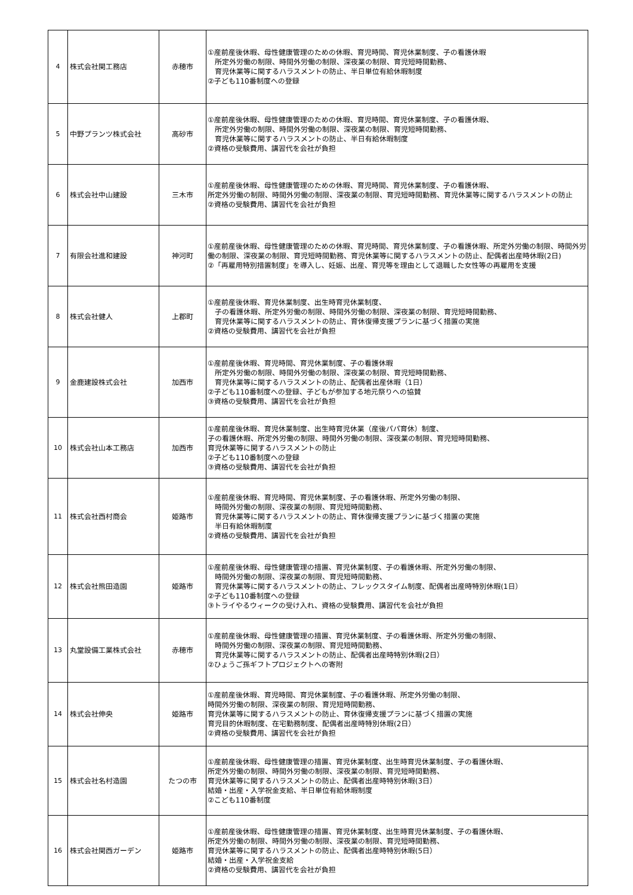| 4 | 株式会社関工務店 | 赤穂市 | ①産前産後休暇、母性健康管理のための休暇、育児時間、育児休業制度、子の看護休暇 所定外労働の制限、時間外労働の制限、深夜業の制限、育児短時間勤務、 育児休業等に関するハラスメントの防止、半日単位有給休暇制度 ②子ども110番制度への登録 |
| 5 | 中野プランツ株式会社 | 高砂市 | ①産前産後休暇、母性健康管理のための休暇、育児時間、育児休業制度、子の看護休暇、 所定外労働の制限、時間外労働の制限、深夜業の制限、育児短時間勤務、 育児休業等に関するハラスメントの防止、半日有給休暇制度 ②資格の受験費用、講習代を会社が負担 |
| 6 | 株式会社中山建設 | 三木市 | ①産前産後休暇、母性健康管理のための休暇、育児時間、育児休業制度、子の看護休暇、 所定外労働の制限、時間外労働の制限、深夜業の制限、育児短時間勤務、育児休業等に関するハラスメントの防止 ②資格の受験費用、講習代を会社が負担 |
| 7 | 有限会社進和建設 | 神河町 | ①産前産後休暇、母性健康管理のための休暇、育児時間、育児休業制度、子の看護休暇、所定外労働の制限、時間外労働の制限、深夜業の制限、育児短時間勤務、育児休業等に関するハラスメントの防止、配偶者出産時休暇(2日) ②「再雇用特別措置制度」を導入し、妊娠、出産、育児等を理由として退職した女性等の再雇用を支援 |
| 8 | 株式会社健人 | 上郡町 | ①産前産後休暇、育児休業制度、出生時育児休業制度、 子の看護休暇、所定外労働の制限、時間外労働の制限、深夜業の制限、育児短時間勤務、 育児休業等に関するハラスメントの防止、育休復帰支援プランに基づく措置の実施 ②資格の受験費用、講習代を会社が負担 |
| 9 | 金鹿建設株式会社 | 加西市 | ①産前産後休暇、育児時間、育児休業制度、子の看護休暇 所定外労働の制限、時間外労働の制限、深夜業の制限、育児短時間勤務、 育児休業等に関するハラスメントの防止、配偶者出産休暇（1日） ②子ども110番制度への登録、子どもが参加する地元祭りへの協賛 ③資格の受験費用、講習代を会社が負担 |
| 10 | 株式会社山本工務店 | 加西市 | ①産前産後休暇、育児休業制度、出生時育児休業（産後パパ育休）制度、 子の看護休暇、所定外労働の制限、時間外労働の制限、深夜業の制限、育児短時間勤務、 育児休業等に関するハラスメントの防止 ②子ども110番制度への登録 ③資格の受験費用、講習代を会社が負担 |
| 11 | 株式会社西村商会 | 姫路市 | ①産前産後休暇、育児時間、育児休業制度、子の看護休暇、所定外労働の制限、 時間外労働の制限、深夜業の制限、育児短時間勤務、 育児休業等に関するハラスメントの防止、育休復帰支援プランに基づく措置の実施 半日有給休暇制度 ②資格の受験費用、講習代を会社が負担 |
| 12 | 株式会社熊田造園 | 姫路市 | ①産前産後休暇、母性健康管理の措置、育児休業制度、子の看護休暇、所定外労働の制限、 時間外労働の制限、深夜業の制限、育児短時間勤務、 育児休業等に関するハラスメントの防止、フレックスタイム制度、配偶者出産時特別休暇(1日） ②子ども110番制度への登録 ③トライやるウィークの受け入れ、資格の受験費用、講習代を会社が負担 |
| 13 | 丸堂設備工業株式会社 | 赤穂市 | ①産前産後休暇、母性健康管理の措置、育児休業制度、子の看護休暇、所定外労働の制限、 時間外労働の制限、深夜業の制限、育児短時間勤務、 育児休業等に関するハラスメントの防止、配偶者出産時特別休暇(2日） ②ひょうご孫ギフトプロジェクトへの寄附 |
| 14 | 株式会社伸央 | 姫路市 | ①産前産後休暇、育児時間、育児休業制度、子の看護休暇、所定外労働の制限、 時間外労働の制限、深夜業の制限、育児短時間勤務、 育児休業等に関するハラスメントの防止、育休復帰支援プランに基づく措置の実施 育児目的休暇制度、在宅勤務制度、配偶者出産時特別休暇(2日） ②資格の受験費用、講習代を会社が負担 |
| 15 | 株式会社名村造園 | たつの市 | ①産前産後休暇、母性健康管理の措置、育児休業制度、出生時育児休業制度、子の看護休暇、 所定外労働の制限、時間外労働の制限、深夜業の制限、育児短時間勤務、 育児休業等に関するハラスメントの防止、配偶者出産時特別休暇(3日） 結婚・出産・入学祝金支給、半日単位有給休暇制度 ②こども110番制度 |
| 16 | 株式会社関西ガーデン | 姫路市 | ①産前産後休暇、母性健康管理の措置、育児休業制度、出生時育児休業制度、子の看護休暇、 所定外労働の制限、時間外労働の制限、深夜業の制限、育児短時間勤務、 育児休業等に関するハラスメントの防止、配偶者出産時特別休暇(5日） 結婚・出産・入学祝金支給 ②資格の受験費用、講習代を会社が負担 |